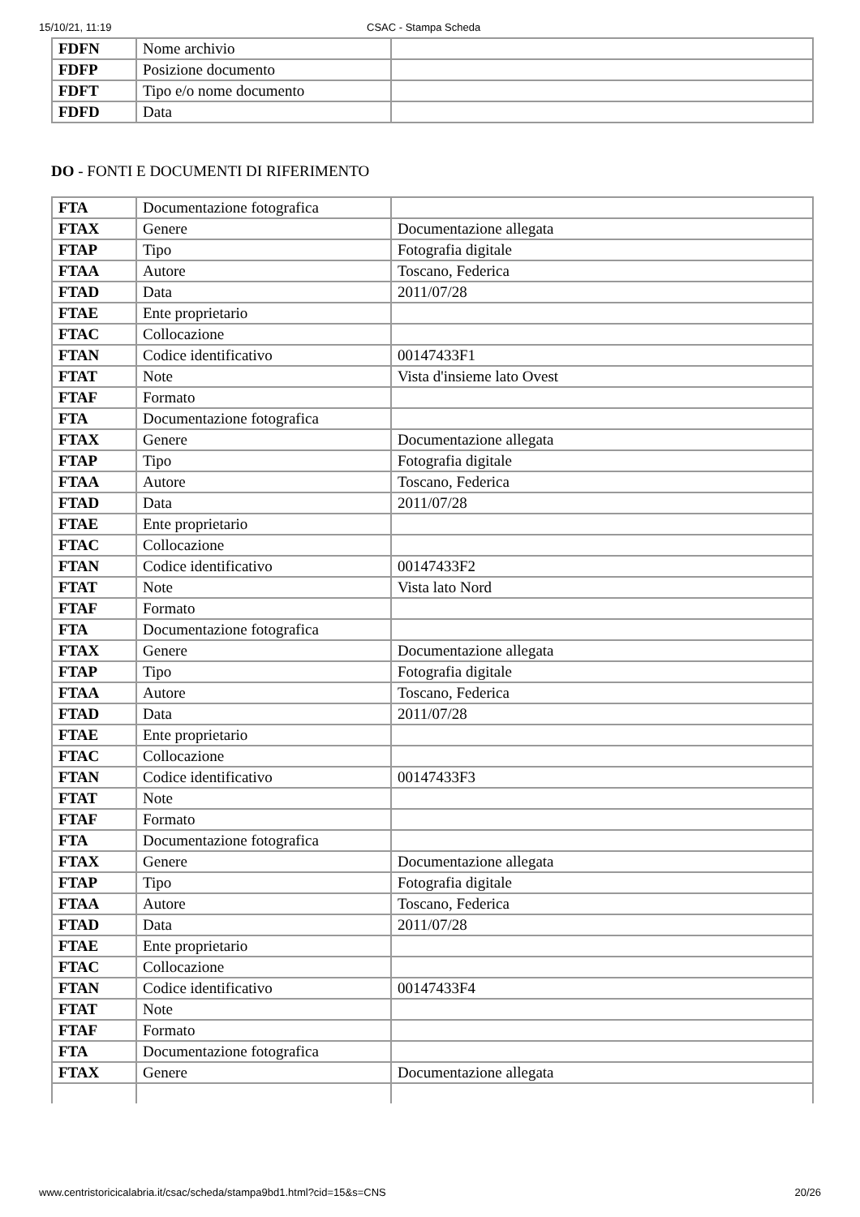15/10/21, 11:19 CSAC - Stampa Scheda
| FDFN | Nome archivio | |
| FDFP | Posizione documento | |
| FDFT | Tipo e/o nome documento | |
| FDFD | Data | |
DO - FONTI E DOCUMENTI DI RIFERIMENTO
| FTA | Documentazione fotografica | |
| FTAX | Genere | Documentazione allegata |
| FTAP | Tipo | Fotografia digitale |
| FTAA | Autore | Toscano, Federica |
| FTAD | Data | 2011/07/28 |
| FTAE | Ente proprietario | |
| FTAC | Collocazione | |
| FTAN | Codice identificativo | 00147433F1 |
| FTAT | Note | Vista d'insieme lato Ovest |
| FTAF | Formato | |
| FTA | Documentazione fotografica | |
| FTAX | Genere | Documentazione allegata |
| FTAP | Tipo | Fotografia digitale |
| FTAA | Autore | Toscano, Federica |
| FTAD | Data | 2011/07/28 |
| FTAE | Ente proprietario | |
| FTAC | Collocazione | |
| FTAN | Codice identificativo | 00147433F2 |
| FTAT | Note | Vista lato Nord |
| FTAF | Formato | |
| FTA | Documentazione fotografica | |
| FTAX | Genere | Documentazione allegata |
| FTAP | Tipo | Fotografia digitale |
| FTAA | Autore | Toscano, Federica |
| FTAD | Data | 2011/07/28 |
| FTAE | Ente proprietario | |
| FTAC | Collocazione | |
| FTAN | Codice identificativo | 00147433F3 |
| FTAT | Note | |
| FTAF | Formato | |
| FTA | Documentazione fotografica | |
| FTAX | Genere | Documentazione allegata |
| FTAP | Tipo | Fotografia digitale |
| FTAA | Autore | Toscano, Federica |
| FTAD | Data | 2011/07/28 |
| FTAE | Ente proprietario | |
| FTAC | Collocazione | |
| FTAN | Codice identificativo | 00147433F4 |
| FTAT | Note | |
| FTAF | Formato | |
| FTA | Documentazione fotografica | |
| FTAX | Genere | Documentazione allegata |
www.centristoricicalabria.it/csac/scheda/stampa9bd1.html?cid=15&s=CNS 20/26